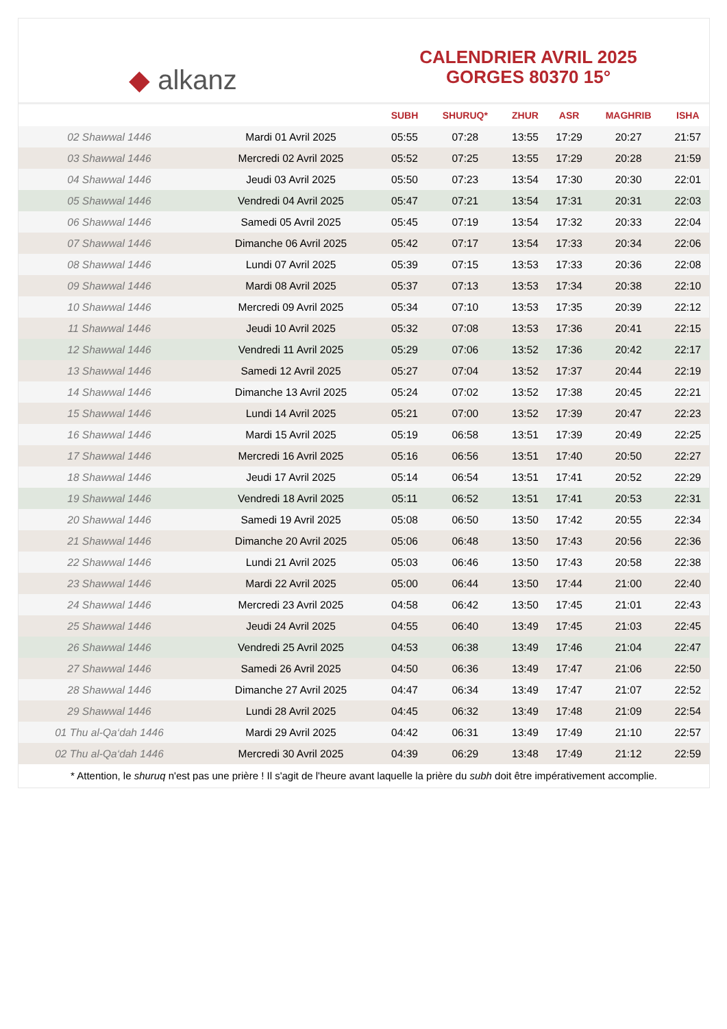◆ alkanz
CALENDRIER AVRIL 2025
GORGES 80370 15°
| | | SUBH | SHURUQ* | ZHUR | ASR | MAGHRIB | ISHA |
| --- | --- | --- | --- | --- | --- | --- | --- |
| 02 Shawwal 1446 | Mardi 01 Avril 2025 | 05:55 | 07:28 | 13:55 | 17:29 | 20:27 | 21:57 |
| 03 Shawwal 1446 | Mercredi 02 Avril 2025 | 05:52 | 07:25 | 13:55 | 17:29 | 20:28 | 21:59 |
| 04 Shawwal 1446 | Jeudi 03 Avril 2025 | 05:50 | 07:23 | 13:54 | 17:30 | 20:30 | 22:01 |
| 05 Shawwal 1446 | Vendredi 04 Avril 2025 | 05:47 | 07:21 | 13:54 | 17:31 | 20:31 | 22:03 |
| 06 Shawwal 1446 | Samedi 05 Avril 2025 | 05:45 | 07:19 | 13:54 | 17:32 | 20:33 | 22:04 |
| 07 Shawwal 1446 | Dimanche 06 Avril 2025 | 05:42 | 07:17 | 13:54 | 17:33 | 20:34 | 22:06 |
| 08 Shawwal 1446 | Lundi 07 Avril 2025 | 05:39 | 07:15 | 13:53 | 17:33 | 20:36 | 22:08 |
| 09 Shawwal 1446 | Mardi 08 Avril 2025 | 05:37 | 07:13 | 13:53 | 17:34 | 20:38 | 22:10 |
| 10 Shawwal 1446 | Mercredi 09 Avril 2025 | 05:34 | 07:10 | 13:53 | 17:35 | 20:39 | 22:12 |
| 11 Shawwal 1446 | Jeudi 10 Avril 2025 | 05:32 | 07:08 | 13:53 | 17:36 | 20:41 | 22:15 |
| 12 Shawwal 1446 | Vendredi 11 Avril 2025 | 05:29 | 07:06 | 13:52 | 17:36 | 20:42 | 22:17 |
| 13 Shawwal 1446 | Samedi 12 Avril 2025 | 05:27 | 07:04 | 13:52 | 17:37 | 20:44 | 22:19 |
| 14 Shawwal 1446 | Dimanche 13 Avril 2025 | 05:24 | 07:02 | 13:52 | 17:38 | 20:45 | 22:21 |
| 15 Shawwal 1446 | Lundi 14 Avril 2025 | 05:21 | 07:00 | 13:52 | 17:39 | 20:47 | 22:23 |
| 16 Shawwal 1446 | Mardi 15 Avril 2025 | 05:19 | 06:58 | 13:51 | 17:39 | 20:49 | 22:25 |
| 17 Shawwal 1446 | Mercredi 16 Avril 2025 | 05:16 | 06:56 | 13:51 | 17:40 | 20:50 | 22:27 |
| 18 Shawwal 1446 | Jeudi 17 Avril 2025 | 05:14 | 06:54 | 13:51 | 17:41 | 20:52 | 22:29 |
| 19 Shawwal 1446 | Vendredi 18 Avril 2025 | 05:11 | 06:52 | 13:51 | 17:41 | 20:53 | 22:31 |
| 20 Shawwal 1446 | Samedi 19 Avril 2025 | 05:08 | 06:50 | 13:50 | 17:42 | 20:55 | 22:34 |
| 21 Shawwal 1446 | Dimanche 20 Avril 2025 | 05:06 | 06:48 | 13:50 | 17:43 | 20:56 | 22:36 |
| 22 Shawwal 1446 | Lundi 21 Avril 2025 | 05:03 | 06:46 | 13:50 | 17:43 | 20:58 | 22:38 |
| 23 Shawwal 1446 | Mardi 22 Avril 2025 | 05:00 | 06:44 | 13:50 | 17:44 | 21:00 | 22:40 |
| 24 Shawwal 1446 | Mercredi 23 Avril 2025 | 04:58 | 06:42 | 13:50 | 17:45 | 21:01 | 22:43 |
| 25 Shawwal 1446 | Jeudi 24 Avril 2025 | 04:55 | 06:40 | 13:49 | 17:45 | 21:03 | 22:45 |
| 26 Shawwal 1446 | Vendredi 25 Avril 2025 | 04:53 | 06:38 | 13:49 | 17:46 | 21:04 | 22:47 |
| 27 Shawwal 1446 | Samedi 26 Avril 2025 | 04:50 | 06:36 | 13:49 | 17:47 | 21:06 | 22:50 |
| 28 Shawwal 1446 | Dimanche 27 Avril 2025 | 04:47 | 06:34 | 13:49 | 17:47 | 21:07 | 22:52 |
| 29 Shawwal 1446 | Lundi 28 Avril 2025 | 04:45 | 06:32 | 13:49 | 17:48 | 21:09 | 22:54 |
| 01 Thu al-Qa‘dah 1446 | Mardi 29 Avril 2025 | 04:42 | 06:31 | 13:49 | 17:49 | 21:10 | 22:57 |
| 02 Thu al-Qa‘dah 1446 | Mercredi 30 Avril 2025 | 04:39 | 06:29 | 13:48 | 17:49 | 21:12 | 22:59 |
* Attention, le shuruq n'est pas une prière ! Il s'agit de l'heure avant laquelle la prière du subh doit être impérativement accomplie.